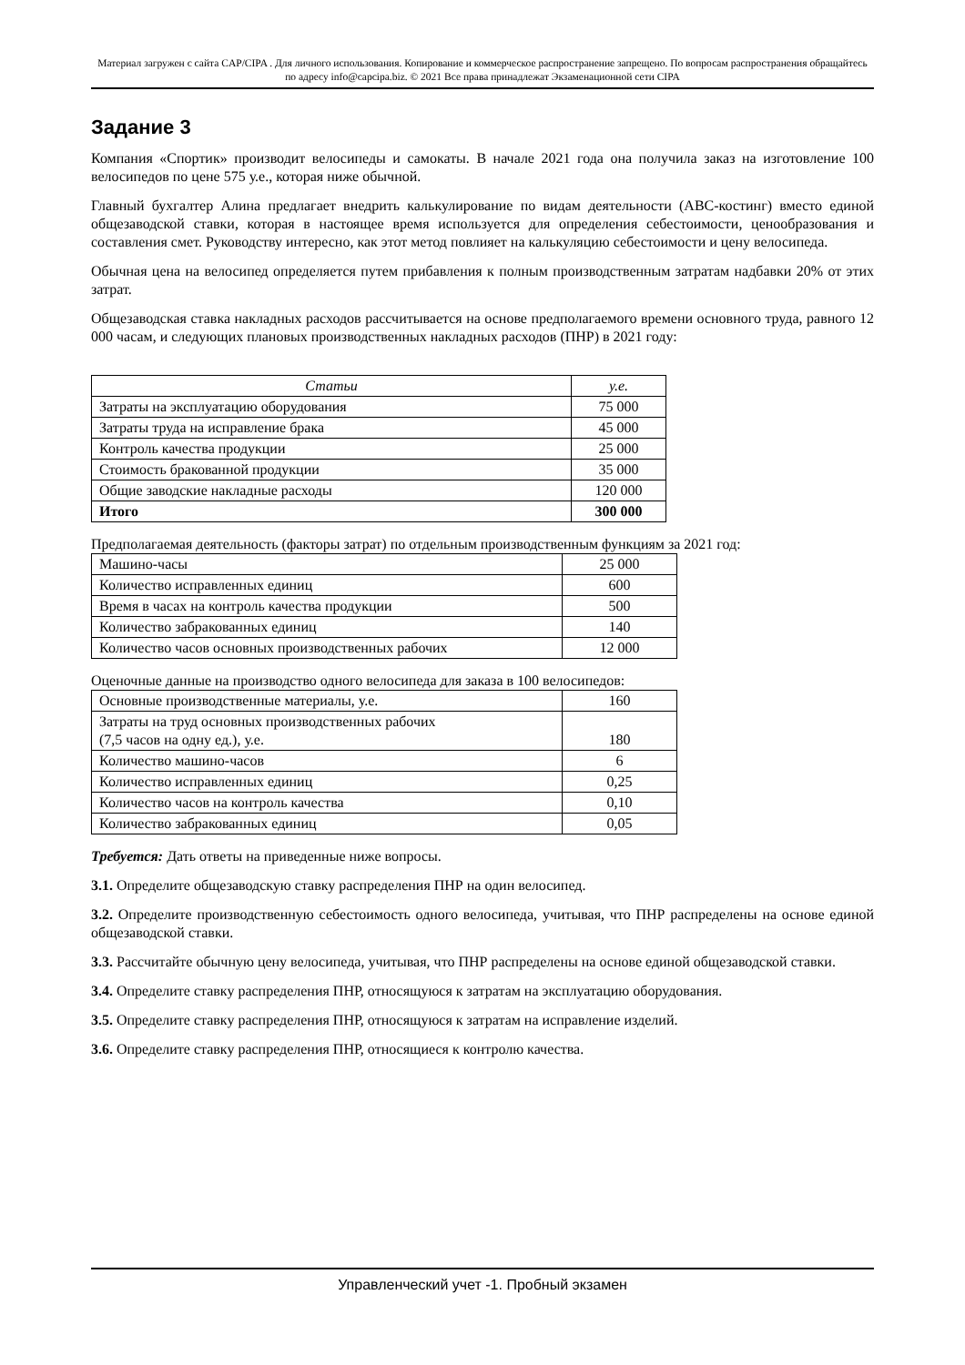Материал загружен с сайта CAP/CIPA . Для личного использования. Копирование и коммерческое распространение запрещено. По вопросам распространения обращайтесь по адресу info@capcipa.biz. © 2021 Все права принадлежат Экзаменационной сети CIPA
Задание 3
Компания «Спортик» производит велосипеды и самокаты. В начале 2021 года она получила заказ на изготовление 100 велосипедов по цене 575 у.е., которая ниже обычной.
Главный бухгалтер Алина предлагает внедрить калькулирование по видам деятельности (ABC-костинг) вместо единой общезаводской ставки, которая в настоящее время используется для определения себестоимости, ценообразования и составления смет. Руководству интересно, как этот метод повлияет на калькуляцию себестоимости и цену велосипеда.
Обычная цена на велосипед определяется путем прибавления к полным производственным затратам надбавки 20% от этих затрат.
Общезаводская ставка накладных расходов рассчитывается на основе предполагаемого времени основного труда, равного 12 000 часам, и следующих плановых производственных накладных расходов (ПНР) в 2021 году:
| Статьи | у.е. |
| --- | --- |
| Затраты на эксплуатацию оборудования | 75 000 |
| Затраты труда на исправление брака | 45 000 |
| Контроль качества продукции | 25 000 |
| Стоимость бракованной продукции | 35 000 |
| Общие заводские накладные расходы | 120 000 |
| Итого | 300 000 |
Предполагаемая деятельность (факторы затрат) по отдельным производственным функциям за 2021 год:
| Машино-часы | 25 000 |
| Количество исправленных единиц | 600 |
| Время в часах на контроль качества продукции | 500 |
| Количество забракованных единиц | 140 |
| Количество часов основных производственных рабочих | 12 000 |
Оценочные данные на производство одного велосипеда для заказа в 100 велосипедов:
| Основные производственные материалы, у.е. | 160 |
| Затраты на труд основных производственных рабочих (7,5 часов на одну ед.), у.е. | 180 |
| Количество машино-часов | 6 |
| Количество исправленных единиц | 0,25 |
| Количество часов на контроль качества | 0,10 |
| Количество забракованных единиц | 0,05 |
Требуется: Дать ответы на приведенные ниже вопросы.
3.1. Определите общезаводскую ставку распределения ПНР на один велосипед.
3.2. Определите производственную себестоимость одного велосипеда, учитывая, что ПНР распределены на основе единой общезаводской ставки.
3.3. Рассчитайте обычную цену велосипеда, учитывая, что ПНР распределены на основе единой общезаводской ставки.
3.4. Определите ставку распределения ПНР, относящуюся к затратам на эксплуатацию оборудования.
3.5. Определите ставку распределения ПНР, относящуюся к затратам на исправление изделий.
3.6. Определите ставку распределения ПНР, относящиеся к контролю качества.
Управленческий учет -1. Пробный экзамен